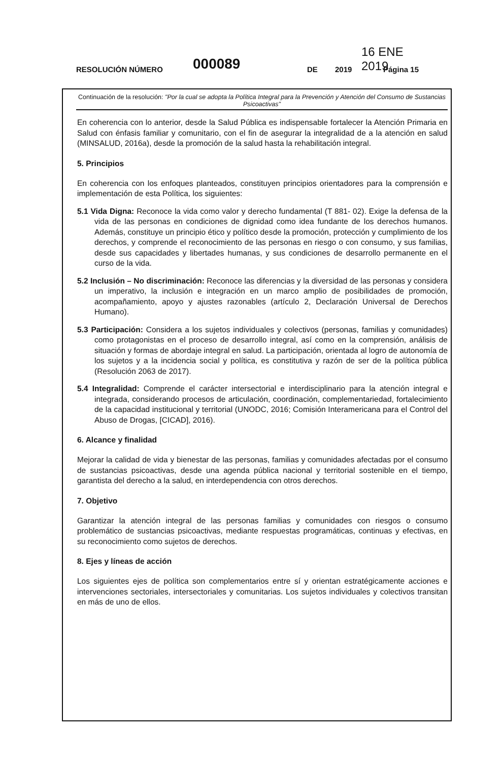16 ENE 2019
RESOLUCIÓN NÚMERO 000089 DE 2019 Página 15
Continuación de la resolución: "Por la cual se adopta la Política Integral para la Prevención y Atención del Consumo de Sustancias Psicoactivas"
En coherencia con lo anterior, desde la Salud Pública es indispensable fortalecer la Atención Primaria en Salud con énfasis familiar y comunitario, con el fin de asegurar la integralidad de a la atención en salud (MINSALUD, 2016a), desde la promoción de la salud hasta la rehabilitación integral.
5. Principios
En coherencia con los enfoques planteados, constituyen principios orientadores para la comprensión e implementación de esta Política, los siguientes:
5.1 Vida Digna: Reconoce la vida como valor y derecho fundamental (T 881- 02). Exige la defensa de la vida de las personas en condiciones de dignidad como idea fundante de los derechos humanos. Además, constituye un principio ético y político desde la promoción, protección y cumplimiento de los derechos, y comprende el reconocimiento de las personas en riesgo o con consumo, y sus familias, desde sus capacidades y libertades humanas, y sus condiciones de desarrollo permanente en el curso de la vida.
5.2 Inclusión – No discriminación: Reconoce las diferencias y la diversidad de las personas y considera un imperativo, la inclusión e integración en un marco amplio de posibilidades de promoción, acompañamiento, apoyo y ajustes razonables (artículo 2, Declaración Universal de Derechos Humano).
5.3 Participación: Considera a los sujetos individuales y colectivos (personas, familias y comunidades) como protagonistas en el proceso de desarrollo integral, así como en la comprensión, análisis de situación y formas de abordaje integral en salud. La participación, orientada al logro de autonomía de los sujetos y a la incidencia social y política, es constitutiva y razón de ser de la política pública (Resolución 2063 de 2017).
5.4 Integralidad: Comprende el carácter intersectorial e interdisciplinario para la atención integral e integrada, considerando procesos de articulación, coordinación, complementariedad, fortalecimiento de la capacidad institucional y territorial (UNODC, 2016; Comisión Interamericana para el Control del Abuso de Drogas, [CICAD], 2016).
6. Alcance y finalidad
Mejorar la calidad de vida y bienestar de las personas, familias y comunidades afectadas por el consumo de sustancias psicoactivas, desde una agenda pública nacional y territorial sostenible en el tiempo, garantista del derecho a la salud, en interdependencia con otros derechos.
7. Objetivo
Garantizar la atención integral de las personas familias y comunidades con riesgos o consumo problemático de sustancias psicoactivas, mediante respuestas programáticas, continuas y efectivas, en su reconocimiento como sujetos de derechos.
8. Ejes y líneas de acción
Los siguientes ejes de política son complementarios entre sí y orientan estratégicamente acciones e intervenciones sectoriales, intersectoriales y comunitarias. Los sujetos individuales y colectivos transitan en más de uno de ellos.